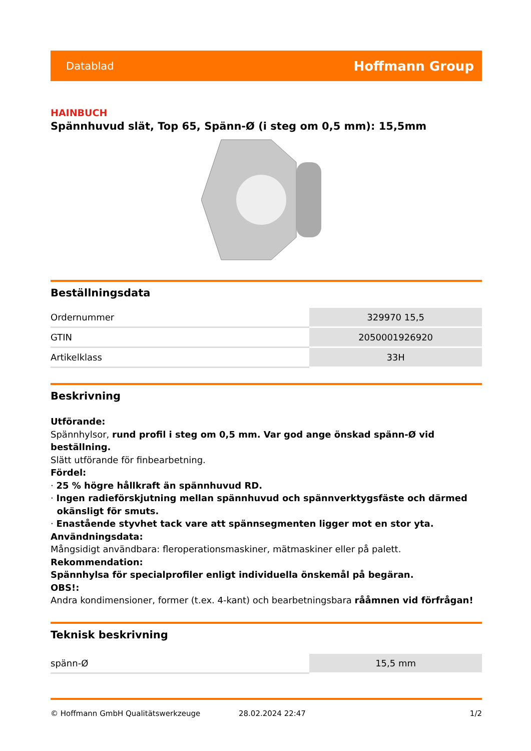Datablad Hoffmann Group
HAINBUCH
Spännhuvud slät, Top 65, Spänn-Ø (i steg om 0,5 mm): 15,5mm
Beställningsdata
| Ordernummer | 329970 15,5 |
| GTIN | 2050001926920 |
| Artikelklass | 33H |
Beskrivning
Utförande:
Spännhylsor, rund profil i steg om 0,5 mm. Var god ange önskad spänn-Ø vid beställning.
Slätt utförande för finbearbetning.
Fördel:
· 25 % högre hållkraft än spännhuvud RD.
· Ingen radieförskjutning mellan spännhuvud och spännverktygsfäste och därmed
okänsligt för smuts.
· Enastående styvhet tack vare att spännsegmenten ligger mot en stor yta.
Användningsdata:
Mångsidigt användbara: fleroperationsmaskiner, mätmaskiner eller på palett.
Rekommendation:
Spännhylsa för specialprofiler enligt individuella önskemål på begäran.
OBS!:
Andra kondimensioner, former (t.ex. 4-kant) och bearbetningsbara rååmnen vid förfrågan!
Teknisk beskrivning
| spänn-Ø | 15,5 mm |
© Hoffmann GmbH Qualitätswerkzeuge 28.02.2024 22:47 1/2